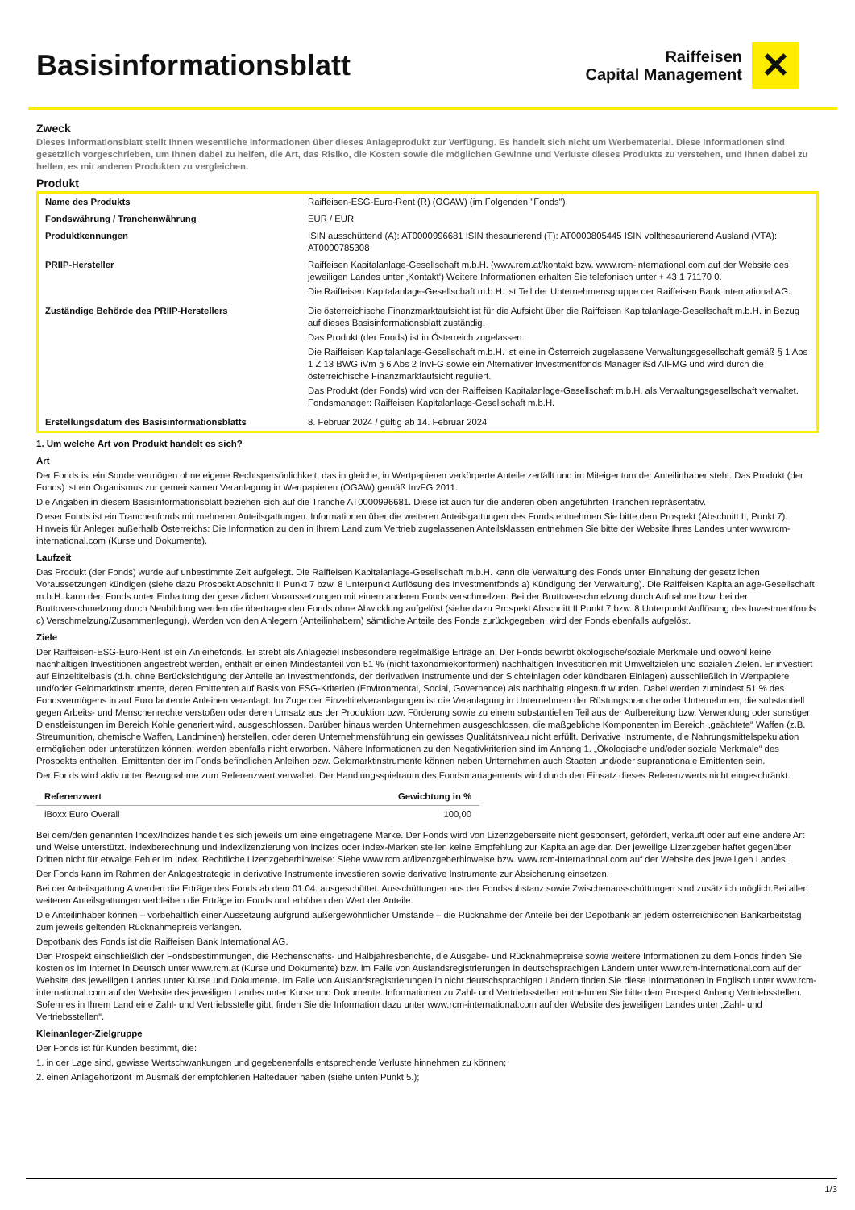Basisinformationsblatt
Raiffeisen
Capital Management
✕
Zweck
Dieses Informationsblatt stellt Ihnen wesentliche Informationen über dieses Anlageprodukt zur Verfügung. Es handelt sich nicht um Werbematerial. Diese Informationen sind gesetzlich vorgeschrieben, um Ihnen dabei zu helfen, die Art, das Risiko, die Kosten sowie die möglichen Gewinne und Verluste dieses Produkts zu verstehen, und Ihnen dabei zu helfen, es mit anderen Produkten zu vergleichen.
Produkt
| Name des Produkts | Raiffeisen-ESG-Euro-Rent (R) (OGAW) (im Folgenden "Fonds") |
| Fondswährung / Tranchenwährung | EUR / EUR |
| Produktkennungen | ISIN ausschüttend (A): AT0000996681 ISIN thesaurierend (T): AT0000805445 ISIN vollthesaurierend Ausland (VTA): AT0000785308 |
| PRIIP-Hersteller | Raiffeisen Kapitalanlage-Gesellschaft m.b.H. (www.rcm.at/kontakt bzw. www.rcm-international.com auf der Website des jeweiligen Landes unter ‚Kontakt‘) Weitere Informationen erhalten Sie telefonisch unter + 43 1 71170 0. Die Raiffeisen Kapitalanlage-Gesellschaft m.b.H. ist Teil der Unternehmensgruppe der Raiffeisen Bank International AG. |
| Zuständige Behörde des PRIIP-Herstellers | Die österreichische Finanzmarktaufsicht ist für die Aufsicht über die Raiffeisen Kapitalanlage-Gesellschaft m.b.H. in Bezug auf dieses Basisinformationsblatt zuständig. Das Produkt (der Fonds) ist in Österreich zugelassen. Die Raiffeisen Kapitalanlage-Gesellschaft m.b.H. ist eine in Österreich zugelassene Verwaltungsgesellschaft gemäß § 1 Abs 1 Z 13 BWG iVm § 6 Abs 2 InvFG sowie ein Alternativer Investmentfonds Manager iSd AIFMG und wird durch die österreichische Finanzmarktaufsicht reguliert. Das Produkt (der Fonds) wird von der Raiffeisen Kapitalanlage-Gesellschaft m.b.H. als Verwaltungsgesellschaft verwaltet. Fondsmanager: Raiffeisen Kapitalanlage-Gesellschaft m.b.H. |
| Erstellungsdatum des Basisinformationsblatts | 8. Februar 2024 / gültig ab 14. Februar 2024 |
1. Um welche Art von Produkt handelt es sich?
Art
Der Fonds ist ein Sondervermögen ohne eigene Rechtspersönlichkeit, das in gleiche, in Wertpapieren verkörperte Anteile zerfällt und im Miteigentum der Anteilinhaber steht. Das Produkt (der Fonds) ist ein Organismus zur gemeinsamen Veranlagung in Wertpapieren (OGAW) gemäß InvFG 2011.
Die Angaben in diesem Basisinformationsblatt beziehen sich auf die Tranche AT0000996681. Diese ist auch für die anderen oben angeführten Tranchen repräsentativ.
Dieser Fonds ist ein Tranchenfonds mit mehreren Anteilsgattungen. Informationen über die weiteren Anteilsgattungen des Fonds entnehmen Sie bitte dem Prospekt (Abschnitt II, Punkt 7). Hinweis für Anleger außerhalb Österreichs: Die Information zu den in Ihrem Land zum Vertrieb zugelassenen Anteilsklassen entnehmen Sie bitte der Website Ihres Landes unter www.rcm-international.com (Kurse und Dokumente).
Laufzeit
Das Produkt (der Fonds) wurde auf unbestimmte Zeit aufgelegt. Die Raiffeisen Kapitalanlage-Gesellschaft m.b.H. kann die Verwaltung des Fonds unter Einhaltung der gesetzlichen Voraussetzungen kündigen (siehe dazu Prospekt Abschnitt II Punkt 7 bzw. 8 Unterpunkt Auflösung des Investmentfonds a) Kündigung der Verwaltung). Die Raiffeisen Kapitalanlage-Gesellschaft m.b.H. kann den Fonds unter Einhaltung der gesetzlichen Voraussetzungen mit einem anderen Fonds verschmelzen. Bei der Bruttoverschmelzung durch Aufnahme bzw. bei der Bruttoverschmelzung durch Neubildung werden die übertragenden Fonds ohne Abwicklung aufgelöst (siehe dazu Prospekt Abschnitt II Punkt 7 bzw. 8 Unterpunkt Auflösung des Investmentfonds c) Verschmelzung/Zusammenlegung). Werden von den Anlegern (Anteilinhabern) sämtliche Anteile des Fonds zurückgegeben, wird der Fonds ebenfalls aufgelöst.
Ziele
Der Raiffeisen-ESG-Euro-Rent ist ein Anleihefonds. Er strebt als Anlageziel insbesondere regelmäßige Erträge an. Der Fonds bewirbt ökologische/soziale Merkmale und obwohl keine nachhaltigen Investitionen angestrebt werden, enthält er einen Mindestanteil von 51 % (nicht taxonomiekonformen) nachhaltigen Investitionen mit Umweltzielen und sozialen Zielen. Er investiert auf Einzeltitelbasis (d.h. ohne Berücksichtigung der Anteile an Investmentfonds, der derivativen Instrumente und der Sichteinlagen oder kündbaren Einlagen) ausschließlich in Wertpapiere und/oder Geldmarktinstrumente, deren Emittenten auf Basis von ESG-Kriterien (Environmental, Social, Governance) als nachhaltig eingestuft wurden. Dabei werden zumindest 51 % des Fondsvermögens in auf Euro lautende Anleihen veranlagt. Im Zuge der Einzeltitelveranlagungen ist die Veranlagung in Unternehmen der Rüstungsbranche oder Unternehmen, die substantiell gegen Arbeits- und Menschenrechte verstoßen oder deren Umsatz aus der Produktion bzw. Förderung sowie zu einem substantiellen Teil aus der Aufbereitung bzw. Verwendung oder sonstiger Dienstleistungen im Bereich Kohle generiert wird, ausgeschlossen. Darüber hinaus werden Unternehmen ausgeschlossen, die maßgebliche Komponenten im Bereich „geächtete“ Waffen (z.B. Streumunition, chemische Waffen, Landminen) herstellen, oder deren Unternehmensführung ein gewisses Qualitätsniveau nicht erfüllt. Derivative Instrumente, die Nahrungsmittelspekulation ermöglichen oder unterstützen können, werden ebenfalls nicht erworben. Nähere Informationen zu den Negativkriterien sind im Anhang 1. „Ökologische und/oder soziale Merkmale“ des Prospekts enthalten. Emittenten der im Fonds befindlichen Anleihen bzw. Geldmarktinstrumente können neben Unternehmen auch Staaten und/oder supranationale Emittenten sein.
Der Fonds wird aktiv unter Bezugnahme zum Referenzwert verwaltet. Der Handlungsspielraum des Fondsmanagements wird durch den Einsatz dieses Referenzwerts nicht eingeschränkt.
| Referenzwert | Gewichtung in % |
| --- | --- |
| iBoxx Euro Overall | 100,00 |
Bei dem/den genannten Index/Indizes handelt es sich jeweils um eine eingetragene Marke. Der Fonds wird von Lizenzgeberseite nicht gesponsert, gefördert, verkauft oder auf eine andere Art und Weise unterstützt. Indexberechnung und Indexlizenzierung von Indizes oder Index-Marken stellen keine Empfehlung zur Kapitalanlage dar. Der jeweilige Lizenzgeber haftet gegenüber Dritten nicht für etwaige Fehler im Index. Rechtliche Lizenzgeberhinweise: Siehe www.rcm.at/lizenzgeberhinweise bzw. www.rcm-international.com auf der Website des jeweiligen Landes.
Der Fonds kann im Rahmen der Anlagestrategie in derivative Instrumente investieren sowie derivative Instrumente zur Absicherung einsetzen.
Bei der Anteilsgattung A werden die Erträge des Fonds ab dem 01.04. ausgeschüttet. Ausschüttungen aus der Fondssubstanz sowie Zwischenausschüttungen sind zusätzlich möglich.Bei allen weiteren Anteilsgattungen verbleiben die Erträge im Fonds und erhöhen den Wert der Anteile.
Die Anteilinhaber können – vorbehaltlich einer Aussetzung aufgrund außergewöhnlicher Umstände – die Rücknahme der Anteile bei der Depotbank an jedem österreichischen Bankarbeitstag zum jeweils geltenden Rücknahmepreis verlangen.
Depotbank des Fonds ist die Raiffeisen Bank International AG.
Den Prospekt einschließlich der Fondsbestimmungen, die Rechenschafts- und Halbjahresberichte, die Ausgabe- und Rücknahmepreise sowie weitere Informationen zu dem Fonds finden Sie kostenlos im Internet in Deutsch unter www.rcm.at (Kurse und Dokumente) bzw. im Falle von Auslandsregistrierungen in deutschsprachigen Ländern unter www.rcm-international.com auf der Website des jeweiligen Landes unter Kurse und Dokumente. Im Falle von Auslandsregistrierungen in nicht deutschsprachigen Ländern finden Sie diese Informationen in Englisch unter www.rcm-international.com auf der Website des jeweiligen Landes unter Kurse und Dokumente. Informationen zu Zahl- und Vertriebsstellen entnehmen Sie bitte dem Prospekt Anhang Vertriebsstellen. Sofern es in Ihrem Land eine Zahl- und Vertriebsstelle gibt, finden Sie die Information dazu unter www.rcm-international.com auf der Website des jeweiligen Landes unter „Zahl- und Vertriebsstellen“.
Kleinanleger-Zielgruppe
Der Fonds ist für Kunden bestimmt, die:
1. in der Lage sind, gewisse Wertschwankungen und gegebenenfalls entsprechende Verluste hinnehmen zu können;
2. einen Anlagehorizont im Ausmaß der empfohlenen Haltedauer haben (siehe unten Punkt 5.);
1/3